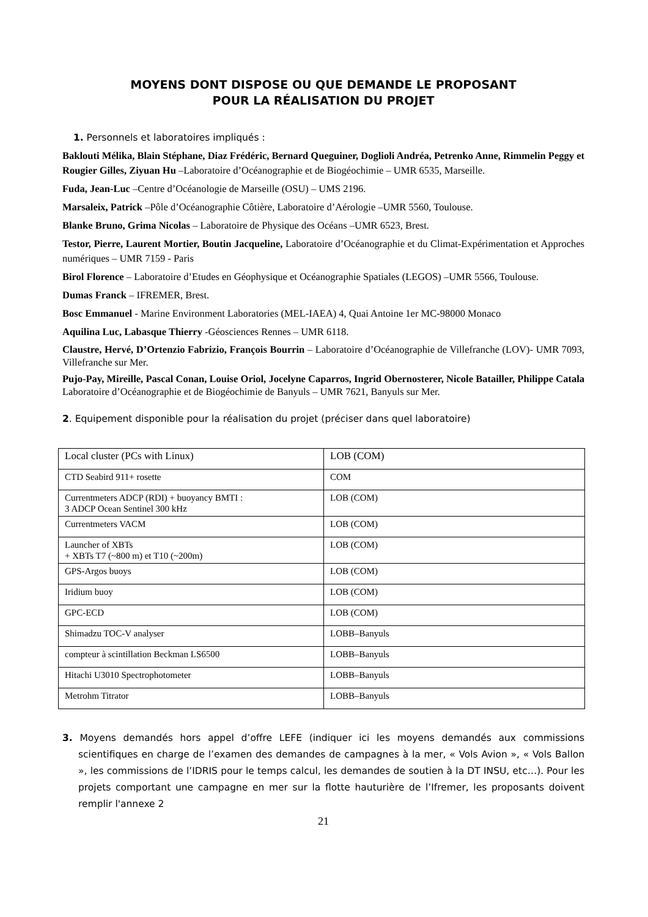MOYENS DONT DISPOSE OU QUE DEMANDE LE PROPOSANT
POUR LA RÉALISATION DU PROJET
1. Personnels et laboratoires impliqués :
Baklouti Mélika, Blain Stéphane, Diaz Frédéric, Bernard Queguiner, Doglioli Andréa, Petrenko Anne, Rimmelin Peggy et Rougier Gilles, Ziyuan Hu –Laboratoire d’Océanographie et de Biogéochimie – UMR 6535, Marseille.
Fuda, Jean-Luc –Centre d’Océanologie de Marseille (OSU) – UMS 2196.
Marsaleix, Patrick –Pôle d’Océanographie Côtière, Laboratoire d’Aérologie –UMR 5560, Toulouse.
Blanke Bruno, Grima Nicolas – Laboratoire de Physique des Océans –UMR 6523, Brest.
Testor, Pierre, Laurent Mortier, Boutin Jacqueline, Laboratoire d’Océanographie et du Climat-Expérimentation et Approches numériques – UMR 7159 - Paris
Birol Florence – Laboratoire d’Etudes en Géophysique et Océanographie Spatiales (LEGOS) –UMR 5566, Toulouse.
Dumas Franck – IFREMER, Brest.
Bosc Emmanuel - Marine Environment Laboratories (MEL-IAEA) 4, Quai Antoine 1er MC-98000 Monaco
Aquilina Luc, Labasque Thierry -Géosciences Rennes – UMR 6118.
Claustre, Hervé, D’Ortenzio Fabrizio, François Bourrin – Laboratoire d’Océanographie de Villefranche (LOV)- UMR 7093, Villefranche sur Mer.
Pujo-Pay, Mireille, Pascal Conan, Louise Oriol, Jocelyne Caparros, Ingrid Obernosterer, Nicole Batailler, Philippe Catala Laboratoire d’Océanographie et de Biogéochimie de Banyuls – UMR 7621, Banyuls sur Mer.
2. Equipement disponible pour la réalisation du projet (préciser dans quel laboratoire)
| Local cluster (PCs with Linux) | LOB (COM) |
| CTD Seabird 911+ rosette | COM |
| Currentmeters ADCP (RDI) + buoyancy BMTI : 3 ADCP Ocean Sentinel 300 kHz | LOB (COM) |
| Currentmeters VACM | LOB (COM) |
| Launcher of XBTs + XBTs T7 (~800 m) et T10 (~200m) | LOB (COM) |
| GPS-Argos buoys | LOB (COM) |
| Iridium buoy | LOB (COM) |
| GPC-ECD | LOB (COM) |
| Shimadzu TOC-V analyser | LOBB–Banyuls |
| compteur à scintillation Beckman LS6500 | LOBB–Banyuls |
| Hitachi U3010 Spectrophotometer | LOBB–Banyuls |
| Metrohm Titrator | LOBB–Banyuls |
3. Moyens demandés hors appel d’offre LEFE (indiquer ici les moyens demandés aux commissions scientifiques en charge de l’examen des demandes de campagnes à la mer, « Vols Avion », « Vols Ballon », les commissions de l’IDRIS pour le temps calcul, les demandes de soutien à la DT INSU, etc…). Pour les projets comportant une campagne en mer sur la flotte hauturière de l’Ifremer, les proposants doivent remplir l'annexe 2
21